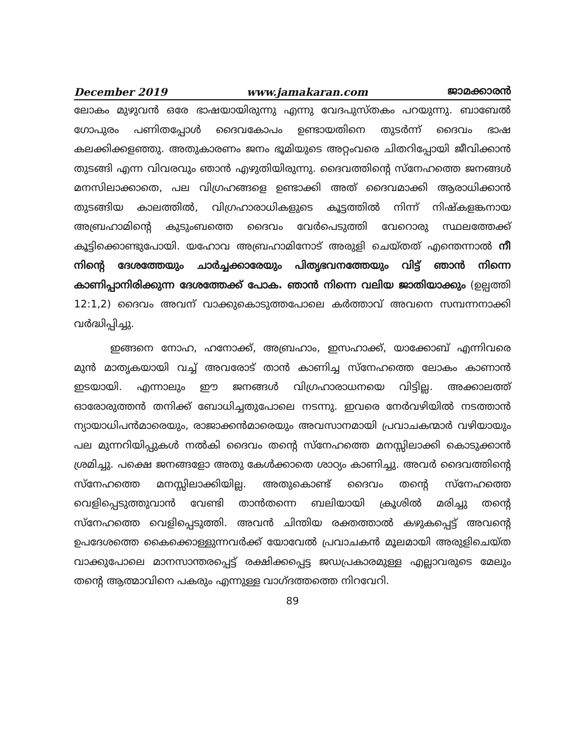December 2019 www.jamakaran.com ജാമക്കാരൻ
ലോകം മുഴുവൻ ഒരേ ഭാഷയായിരുന്നു എന്നു വേദപുസ്തകം പറയുന്നു. ബാബേൽ ഗോപുരം പണിതപ്പോൾ ദൈവകോപം ഉണ്ടായതിനെ തുടർന്ന് ദൈവം ഭാഷ കലക്കിക്കളഞ്ഞു. അതുകാരണം ജനം ഭൂമിയുടെ അറ്റംവരെ ചിതറിപ്പോയി ജീവിക്കാൻ തുടങ്ങി എന്ന വിവരവും ഞാൻ എഴുതിയിരുന്നു. ദൈവത്തിന്റെ സ്നേഹത്തെ ജനങ്ങൾ മനസിലാക്കാതെ, പല വിഗ്രഹങ്ങളെ ഉണ്ടാക്കി അത് ദൈവമാക്കി ആരാധിക്കാൻ തുടങ്ങിയ കാലത്തിൽ, വിഗ്രഹാരാധികളുടെ കൂട്ടത്തിൽ നിന്ന് നിഷ്കളങ്കനായ അബ്രഹാമിന്റെ കുടുംബത്തെ ദൈവം വേർപെടുത്തി വേറൊരു സ്ഥലത്തേക്ക് കൂട്ടിക്കൊണ്ടുപോയി. യഹോവ അബ്രഹാമിനോട് അരുളി ചെയ്തത് എന്തെന്നാൽ നീ നിന്റെ ദേശത്തേയും ചാർച്ചക്കാരേയും പിതൃഭവനത്തേയും വിട്ട് ഞാൻ നിന്നെ കാണിപ്പാനിരിക്കുന്ന ദേശത്തേക്ക് പോക. ഞാൻ നിന്നെ വലിയ ജാതിയാക്കും (ഉല്പത്തി 12:1,2) ദൈവം അവന് വാക്കുകൊടുത്തപോലെ കർത്താവ് അവനെ സമ്പന്നനാക്കി വർദ്ധിപ്പിച്ചു.
ഇങ്ങനെ നോഹ, ഹനോക്ക്, അബ്രഹാം, ഇസഹാക്ക്, യാക്കോബ് എന്നിവരെ മുൻ മാതൃകയായി വച്ച് അവരോട് താൻ കാണിച്ച സ്നേഹത്തെ ലോകം കാണാൻ ഇടയായി. എന്നാലും ഈ ജനങ്ങൾ വിഗ്രഹാരാധനയെ വിട്ടില്ല. അക്കാലത്ത് ഓരോരുത്തൻ തനിക്ക് ബോധിച്ചതുപോലെ നടന്നു. ഇവരെ നേർവഴിയിൽ നടത്താൻ ന്യായാധിപൻമാരെയും, രാജാക്കൻമാരെയും അവസാനമായി പ്രവാചകന്മാർ വഴിയായും പല മുന്നറിയിപ്പുകൾ നൽകി ദൈവം തന്റെ സ്നേഹത്തെ മനസ്സിലാക്കി കൊടുക്കാൻ ശ്രമിച്ചു. പക്ഷെ ജനങ്ങളോ അതു കേൾക്കാതെ ശാഠ്യം കാണിച്ചു. അവർ ദൈവത്തിന്റെ സ്നേഹത്തെ മനസ്സിലാക്കിയില്ല. അതുകൊണ്ട് ദൈവം തന്റെ സ്നേഹത്തെ വെളിപ്പെടുത്തുവാൻ വേണ്ടി താൻതന്നെ ബലിയായി ക്രൂശിൽ മരിച്ചു തന്റെ സ്നേഹത്തെ വെളിപ്പെടുത്തി. അവൻ ചിന്തിയ രക്തത്താൽ കഴുകപ്പെട്ട് അവന്റെ ഉപദേശത്തെ കൈക്കൊള്ളുന്നവർക്ക് യോവേൽ പ്രവാചകൻ മൂലമായി അരുളിചെയ്ത വാക്കുപോലെ മാനസാന്തരപ്പെട്ട് രക്ഷിക്കപ്പെട്ട ജഡപ്രകാരമുള്ള എല്ലാവരുടെ മേലും തന്റെ ആത്മാവിനെ പകരും എന്നുള്ള വാഗ്ദത്തത്തെ നിറവേറി.
89